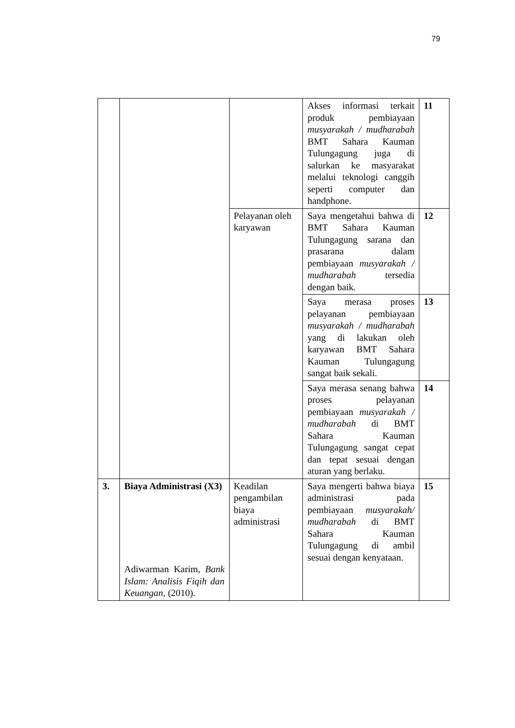79
| | | | Akses informasi terkait produk pembiayaan musyarakah / mudharabah BMT Sahara Kauman Tulungagung juga di salurkan ke masyarakat melalui teknologi canggih seperti computer dan handphone. | 11 |
| | | Pelayanan oleh karyawan | Saya mengetahui bahwa di BMT Sahara Kauman Tulungagung sarana dan prasarana dalam pembiayaan musyarakah / mudharabah tersedia dengan baik. | 12 |
| | | | Saya merasa proses pelayanan pembiayaan musyarakah / mudharabah yang di lakukan oleh karyawan BMT Sahara Kauman Tulungagung sangat baik sekali. | 13 |
| | | | Saya merasa senang bahwa proses pelayanan pembiayaan musyarakah / mudharabah di BMT Sahara Kauman Tulungagung sangat cepat dan tepat sesuai dengan aturan yang berlaku. | 14 |
| 3. | Biaya Administrasi (X3) Adiwarman Karim, Bank Islam: Analisis Fiqih dan Keuangan , (2010). | Keadilan pengambilan biaya administrasi | Saya mengerti bahwa biaya administrasi pada pembiayaan musyarakah/ mudharabah di BMT Sahara Kauman Tulungagung di ambil sesuai dengan kenyataan. | 15 |